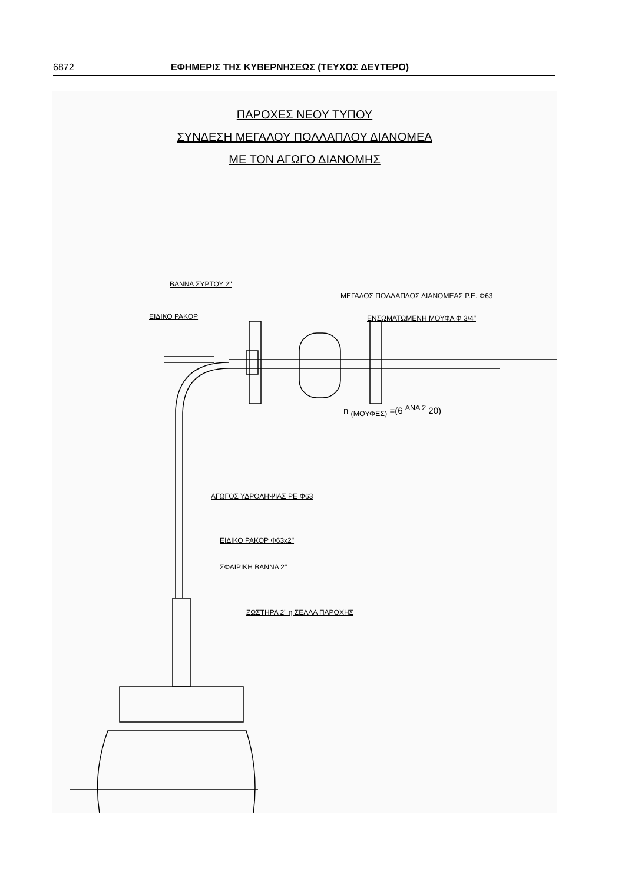6872 ΕΦΗΜΕΡΙΣ ΤΗΣ ΚΥΒΕΡΝΗΣΕΩΣ (ΤΕΥΧΟΣ ΔΕΥΤΕΡΟ)
ΠΑΡΟΧΕΣ ΝΕΟΥ ΤΥΠΟΥ
ΣΥΝΔΕΣΗ ΜΕΓΑΛΟΥ ΠΟΛΛΑΠΛΟΥ ΔΙΑΝΟΜΕΑ
ΜΕ ΤΟΝ ΑΓΩΓΟ ΔΙΑΝΟΜΗΣ
ΒΑΝΝΑ ΣΥΡΤΟΥ 2"
ΜΕΓΑΛΟΣ ΠΟΛΛΑΠΛΟΣ ΔΙΑΝΟΜΕΑΣ Ρ.Ε. Φ63
ΕΙΔΙΚΟ ΡΑΚΟΡ ΕΝΣΩΜΑΤΩΜΕΝΗ ΜΟΥΦΑ Φ 3/4"
n <sub>(ΜΟΥΦΕΣ)</sub> =(6 <sup>ΑΝΑ 2</sup> 20)
ΑΓΩΓΟΣ ΥΔΡΟΛΗΨΙΑΣ ΡΕ Φ63
ΕΙΔΙΚΟ ΡΑΚΟΡ Φ63x2"
ΣΦΑΙΡΙΚΗ ΒΑΝΝΑ 2"
ΖΩΣΤΗΡΑ 2" η ΣΕΛΛΑ ΠΑΡΟΧΗΣ